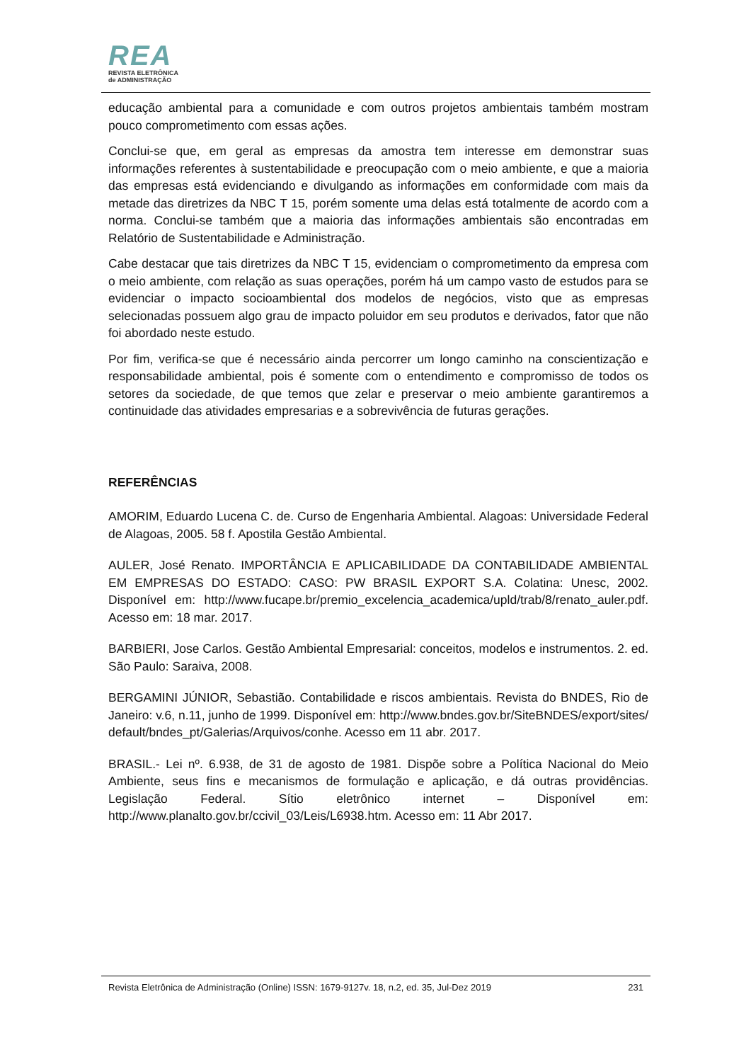REA
REVISTA ELETRÔNICA
de ADMINISTRAÇÃO
educação ambiental para a comunidade e com outros projetos ambientais também mostram pouco comprometimento com essas ações.
Conclui-se que, em geral as empresas da amostra tem interesse em demonstrar suas informações referentes à sustentabilidade e preocupação com o meio ambiente, e que a maioria das empresas está evidenciando e divulgando as informações em conformidade com mais da metade das diretrizes da NBC T 15, porém somente uma delas está totalmente de acordo com a norma. Conclui-se também que a maioria das informações ambientais são encontradas em Relatório de Sustentabilidade e Administração.
Cabe destacar que tais diretrizes da NBC T 15, evidenciam o comprometimento da empresa com o meio ambiente, com relação as suas operações, porém há um campo vasto de estudos para se evidenciar o impacto socioambiental dos modelos de negócios, visto que as empresas selecionadas possuem algo grau de impacto poluidor em seu produtos e derivados, fator que não foi abordado neste estudo.
Por fim, verifica-se que é necessário ainda percorrer um longo caminho na conscientização e responsabilidade ambiental, pois é somente com o entendimento e compromisso de todos os setores da sociedade, de que temos que zelar e preservar o meio ambiente garantiremos a continuidade das atividades empresarias e a sobrevivência de futuras gerações.
REFERÊNCIAS
AMORIM, Eduardo Lucena C. de. Curso de Engenharia Ambiental. Alagoas: Universidade Federal de Alagoas, 2005. 58 f. Apostila Gestão Ambiental.
AULER, José Renato. IMPORTÂNCIA E APLICABILIDADE DA CONTABILIDADE AMBIENTAL EM EMPRESAS DO ESTADO: CASO: PW BRASIL EXPORT S.A. Colatina: Unesc, 2002. Disponível em: http://www.fucape.br/premio_excelencia_academica/upld/trab/8/renato_auler.pdf. Acesso em: 18 mar. 2017.
BARBIERI, Jose Carlos. Gestão Ambiental Empresarial: conceitos, modelos e instrumentos. 2. ed. São Paulo: Saraiva, 2008.
BERGAMINI JÚNIOR, Sebastião. Contabilidade e riscos ambientais. Revista do BNDES, Rio de Janeiro: v.6, n.11, junho de 1999. Disponível em: http://www.bndes.gov.br/SiteBNDES/export/sites/default/bndes_pt/Galerias/Arquivos/conhe. Acesso em 11 abr. 2017.
BRASIL.- Lei nº. 6.938, de 31 de agosto de 1981. Dispõe sobre a Política Nacional do Meio Ambiente, seus fins e mecanismos de formulação e aplicação, e dá outras providências. Legislação Federal. Sítio eletrônico internet – Disponível em: http://www.planalto.gov.br/ccivil_03/Leis/L6938.htm. Acesso em: 11 Abr 2017.
Revista Eletrônica de Administração (Online) ISSN: 1679-9127v. 18, n.2, ed. 35, Jul-Dez 2019 231